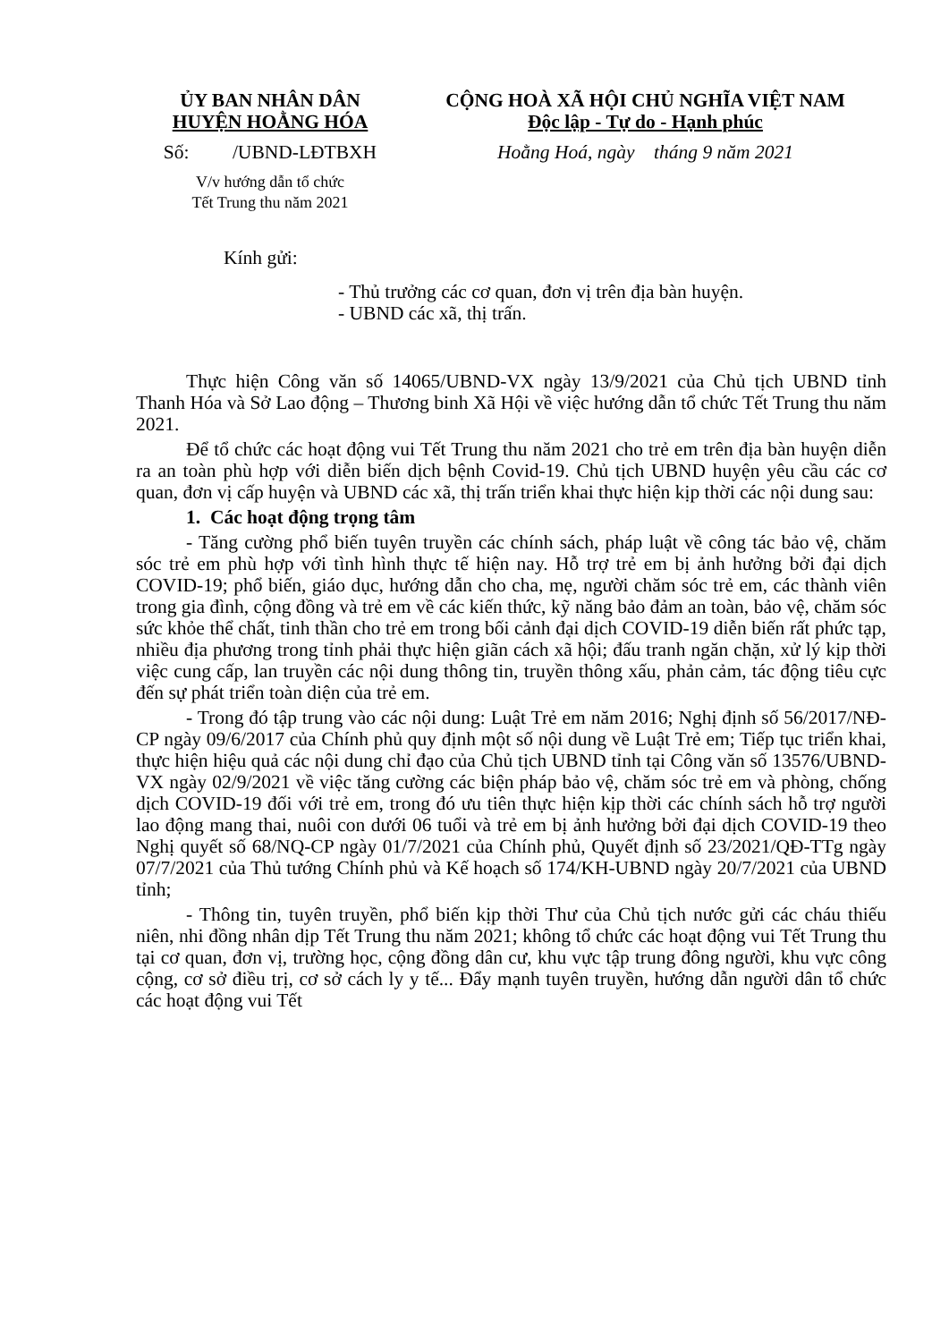ỦY BAN NHÂN DÂN
HUYỆN HOẰNG HÓA
Số: /UBND-LĐTBXH
V/v hướng dẫn tổ chức
Tết Trung thu năm 2021
CỘNG HOÀ XÃ HỘI CHỦ NGHĨA VIỆT NAM
Độc lập - Tự do - Hạnh phúc
Hoằng Hoá, ngày tháng 9 năm 2021
Kính gửi:
- Thủ trưởng các cơ quan, đơn vị trên địa bàn huyện.
- UBND các xã, thị trấn.
Thực hiện Công văn số 14065/UBND-VX ngày 13/9/2021 của Chủ tịch UBND tỉnh Thanh Hóa và Sở Lao động – Thương binh Xã Hội về việc hướng dẫn tổ chức Tết Trung thu năm 2021.
Để tổ chức các hoạt động vui Tết Trung thu năm 2021 cho trẻ em trên địa bàn huyện diễn ra an toàn phù hợp với diễn biến dịch bệnh Covid-19. Chủ tịch UBND huyện yêu cầu các cơ quan, đơn vị cấp huyện và UBND các xã, thị trấn triển khai thực hiện kịp thời các nội dung sau:
1. Các hoạt động trọng tâm
- Tăng cường phổ biến tuyên truyền các chính sách, pháp luật về công tác bảo vệ, chăm sóc trẻ em phù hợp với tình hình thực tế hiện nay. Hỗ trợ trẻ em bị ảnh hưởng bởi đại dịch COVID-19; phổ biến, giáo dục, hướng dẫn cho cha, mẹ, người chăm sóc trẻ em, các thành viên trong gia đình, cộng đồng và trẻ em về các kiến thức, kỹ năng bảo đảm an toàn, bảo vệ, chăm sóc sức khỏe thể chất, tinh thần cho trẻ em trong bối cảnh đại dịch COVID-19 diễn biến rất phức tạp, nhiều địa phương trong tỉnh phải thực hiện giãn cách xã hội; đấu tranh ngăn chặn, xử lý kịp thời việc cung cấp, lan truyền các nội dung thông tin, truyền thông xấu, phản cảm, tác động tiêu cực đến sự phát triển toàn diện của trẻ em.
- Trong đó tập trung vào các nội dung: Luật Trẻ em năm 2016; Nghị định số 56/2017/NĐ-CP ngày 09/6/2017 của Chính phủ quy định một số nội dung về Luật Trẻ em; Tiếp tục triển khai, thực hiện hiệu quả các nội dung chỉ đạo của Chủ tịch UBND tỉnh tại Công văn số 13576/UBND-VX ngày 02/9/2021 về việc tăng cường các biện pháp bảo vệ, chăm sóc trẻ em và phòng, chống dịch COVID-19 đối với trẻ em, trong đó ưu tiên thực hiện kịp thời các chính sách hỗ trợ người lao động mang thai, nuôi con dưới 06 tuổi và trẻ em bị ảnh hưởng bởi đại dịch COVID-19 theo Nghị quyết số 68/NQ-CP ngày 01/7/2021 của Chính phủ, Quyết định số 23/2021/QĐ-TTg ngày 07/7/2021 của Thủ tướng Chính phủ và Kế hoạch số 174/KH-UBND ngày 20/7/2021 của UBND tỉnh;
- Thông tin, tuyên truyền, phổ biến kịp thời Thư của Chủ tịch nước gửi các cháu thiếu niên, nhi đồng nhân dịp Tết Trung thu năm 2021; không tổ chức các hoạt động vui Tết Trung thu tại cơ quan, đơn vị, trường học, cộng đồng dân cư, khu vực tập trung đông người, khu vực công cộng, cơ sở điều trị, cơ sở cách ly y tế... Đẩy mạnh tuyên truyền, hướng dẫn người dân tổ chức các hoạt động vui Tết